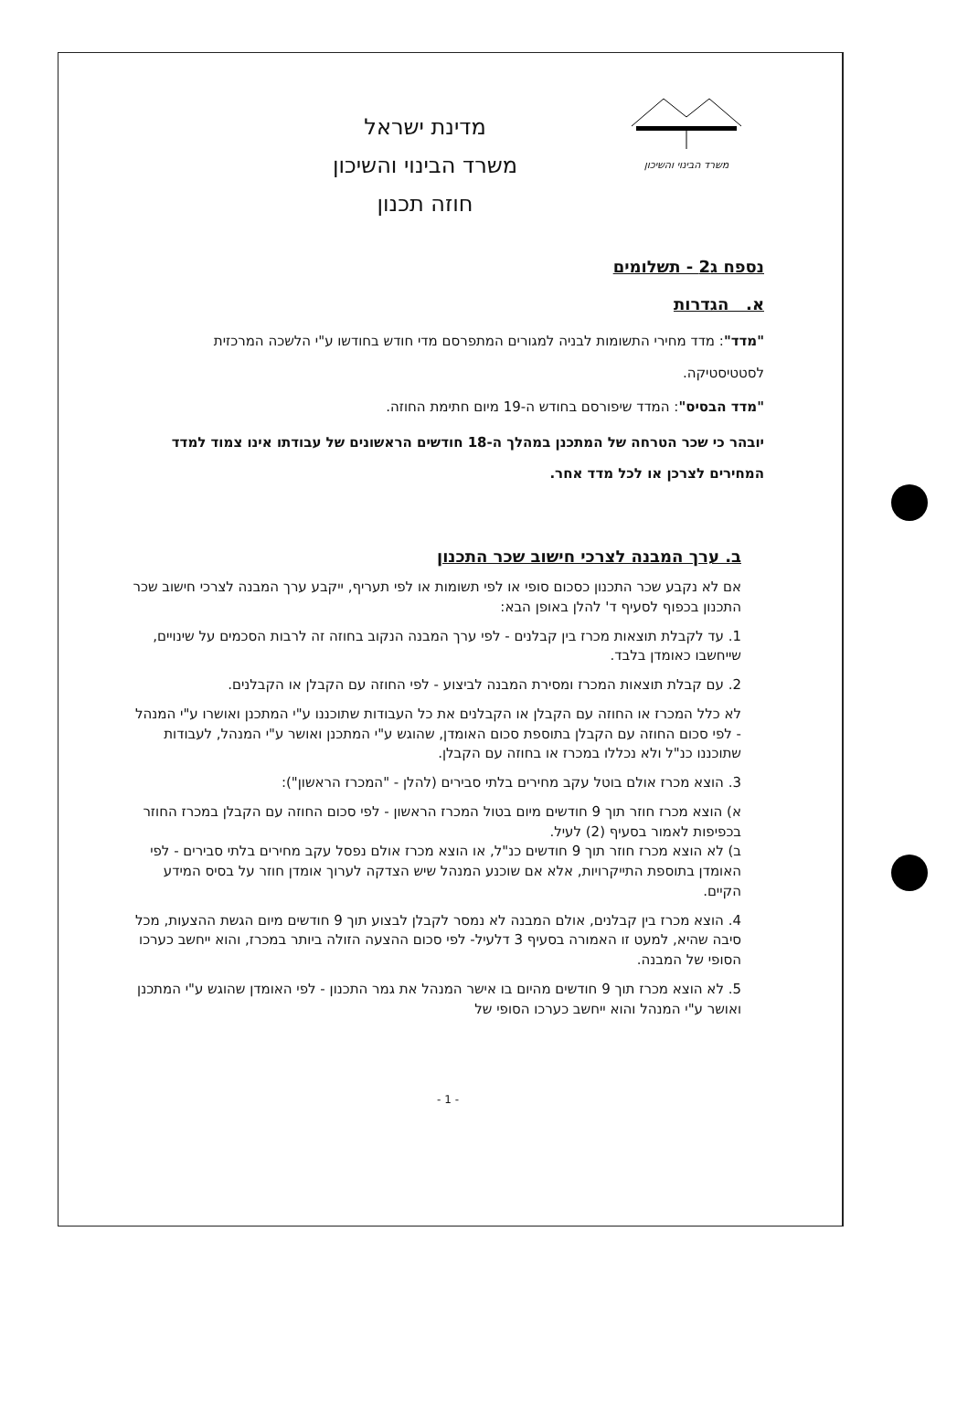משרד הבינוי והשיכון
מדינת ישראל
משרד הבינוי והשיכון
חוזה תכנון
נספח ג2 - תשלומים
א. הגדרות
"מדד": מדד מחירי התשומות לבניה למגורים המתפרסם מדי חודש בחודשו ע"י הלשכה המרכזית לסטטיסטיקה.
"מדד הבסיס": המדד שיפורסם בחודש ה-19 מיום חתימת החוזה.
יובהר כי שכר הטרחה של המתכנן במהלך ה-18 חודשים הראשונים של עבודתו אינו צמוד למדד המחירים לצרכן או לכל מדד אחר.
ב. ערך המבנה לצרכי חישוב שכר התכנון
אם לא נקבע שכר התכנון כסכום סופי או לפי תשומות או לפי תעריף, ייקבע ערך המבנה לצרכי חישוב שכר התכנון בכפוף לסעיף ד' להלן באופן הבא:
1. עד לקבלת תוצאות מכרז בין קבלנים - לפי ערך המבנה הנקוב בחוזה זה לרבות הסכמים על שינויים, שייחשבו כאומדן בלבד.
2. עם קבלת תוצאות המכרז ומסירת המבנה לביצוע - לפי החוזה עם הקבלן או הקבלנים.
לא כלל המכרז או החוזה עם הקבלן או הקבלנים את כל העבודות שתוכננו ע"י המתכנן ואושרו ע"י המנהל - לפי סכום החוזה עם הקבלן בתוספת סכום האומדן, שהוגש ע"י המתכנן ואושר ע"י המנהל, לעבודות שתוכננו כנ"ל ולא נכללו במכרז או בחוזה עם הקבלן.
3. הוצא מכרז אולם בוטל עקב מחירים בלתי סבירים (להלן - "המכרז הראשון"):
א) הוצא מכרז חוזר תוך 9 חודשים מיום בטול המכרז הראשון - לפי סכום החוזה עם הקבלן במכרז החוזר בכפיפות לאמור בסעיף (2) לעיל.
ב) לא הוצא מכרז חוזר תוך 9 חודשים כנ"ל, או הוצא מכרז אולם נפסל עקב מחירים בלתי סבירים - לפי האומדן בתוספת התייקרויות, אלא אם שוכנע המנהל שיש הצדקה לערוך אומדן חוזר על בסיס המידע הקיים.
4. הוצא מכרז בין קבלנים, אולם המבנה לא נמסר לקבלן לבצוע תוך 9 חודשים מיום הגשת ההצעות, מכל סיבה שהיא, למעט זו האמורה בסעיף 3 דלעיל- לפי סכום ההצעה הזולה ביותר במכרז, והוא ייחשב כערכו הסופי של המבנה.
5. לא הוצא מכרז תוך 9 חודשים מהיום בו אישר המנהל את גמר התכנון - לפי האומדן שהוגש ע"י המתכנן ואושר ע"י המנהל והוא ייחשב כערכו הסופי של
- 1 -